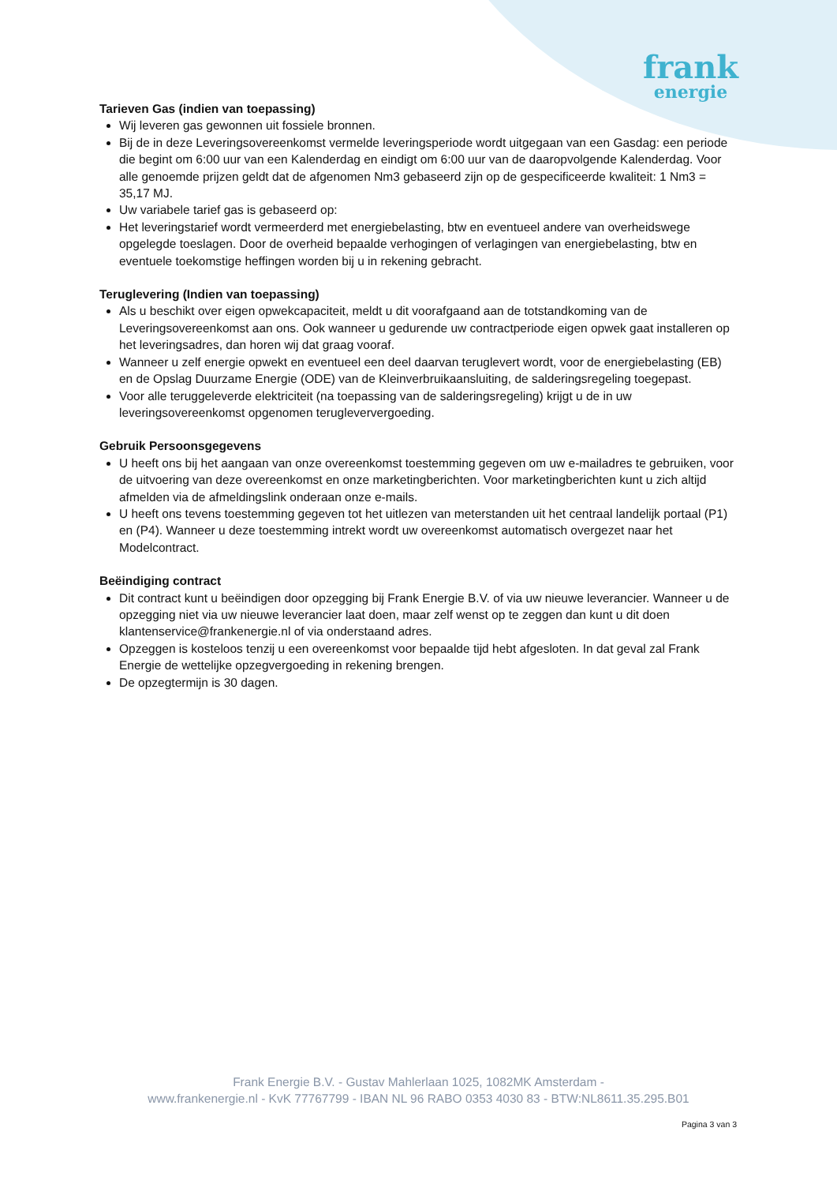frank
energie
Tarieven Gas (indien van toepassing)
Wij leveren gas gewonnen uit fossiele bronnen.
Bij de in deze Leveringsovereenkomst vermelde leveringsperiode wordt uitgegaan van een Gasdag: een periode die begint om 6:00 uur van een Kalenderdag en eindigt om 6:00 uur van de daaropvolgende Kalenderdag. Voor alle genoemde prijzen geldt dat de afgenomen Nm3 gebaseerd zijn op de gespecificeerde kwaliteit: 1 Nm3 = 35,17 MJ.
Uw variabele tarief gas is gebaseerd op:
Het leveringstarief wordt vermeerderd met energiebelasting, btw en eventueel andere van overheidswege opgelegde toeslagen. Door de overheid bepaalde verhogingen of verlagingen van energiebelasting, btw en eventuele toekomstige heffingen worden bij u in rekening gebracht.
Teruglevering (Indien van toepassing)
Als u beschikt over eigen opwekcapaciteit, meldt u dit voorafgaand aan de totstandkoming van de Leveringsovereenkomst aan ons. Ook wanneer u gedurende uw contractperiode eigen opwek gaat installeren op het leveringsadres, dan horen wij dat graag vooraf.
Wanneer u zelf energie opwekt en eventueel een deel daarvan teruglevert wordt, voor de energiebelasting (EB) en de Opslag Duurzame Energie (ODE) van de Kleinverbruikaansluiting, de salderingsregeling toegepast.
Voor alle teruggeleverde elektriciteit (na toepassing van de salderingsregeling) krijgt u de in uw leveringsovereenkomst opgenomen terugleververgoeding.
Gebruik Persoonsgegevens
U heeft ons bij het aangaan van onze overeenkomst toestemming gegeven om uw e-mailadres te gebruiken, voor de uitvoering van deze overeenkomst en onze marketingberichten. Voor marketingberichten kunt u zich altijd afmelden via de afmeldingslink onderaan onze e-mails.
U heeft ons tevens toestemming gegeven tot het uitlezen van meterstanden uit het centraal landelijk portaal (P1) en (P4). Wanneer u deze toestemming intrekt wordt uw overeenkomst automatisch overgezet naar het Modelcontract.
Beëindiging contract
Dit contract kunt u beëindigen door opzegging bij Frank Energie B.V. of via uw nieuwe leverancier. Wanneer u de opzegging niet via uw nieuwe leverancier laat doen, maar zelf wenst op te zeggen dan kunt u dit doen klantenservice@frankenergie.nl of via onderstaand adres.
Opzeggen is kosteloos tenzij u een overeenkomst voor bepaalde tijd hebt afgesloten. In dat geval zal Frank Energie de wettelijke opzegvergoeding in rekening brengen.
De opzegtermijn is 30 dagen.
Frank Energie B.V. - Gustav Mahlerlaan 1025, 1082MK Amsterdam -
www.frankenergie.nl - KvK 77767799 - IBAN NL 96 RABO 0353 4030 83 - BTW:NL8611.35.295.B01
Pagina 3 van 3